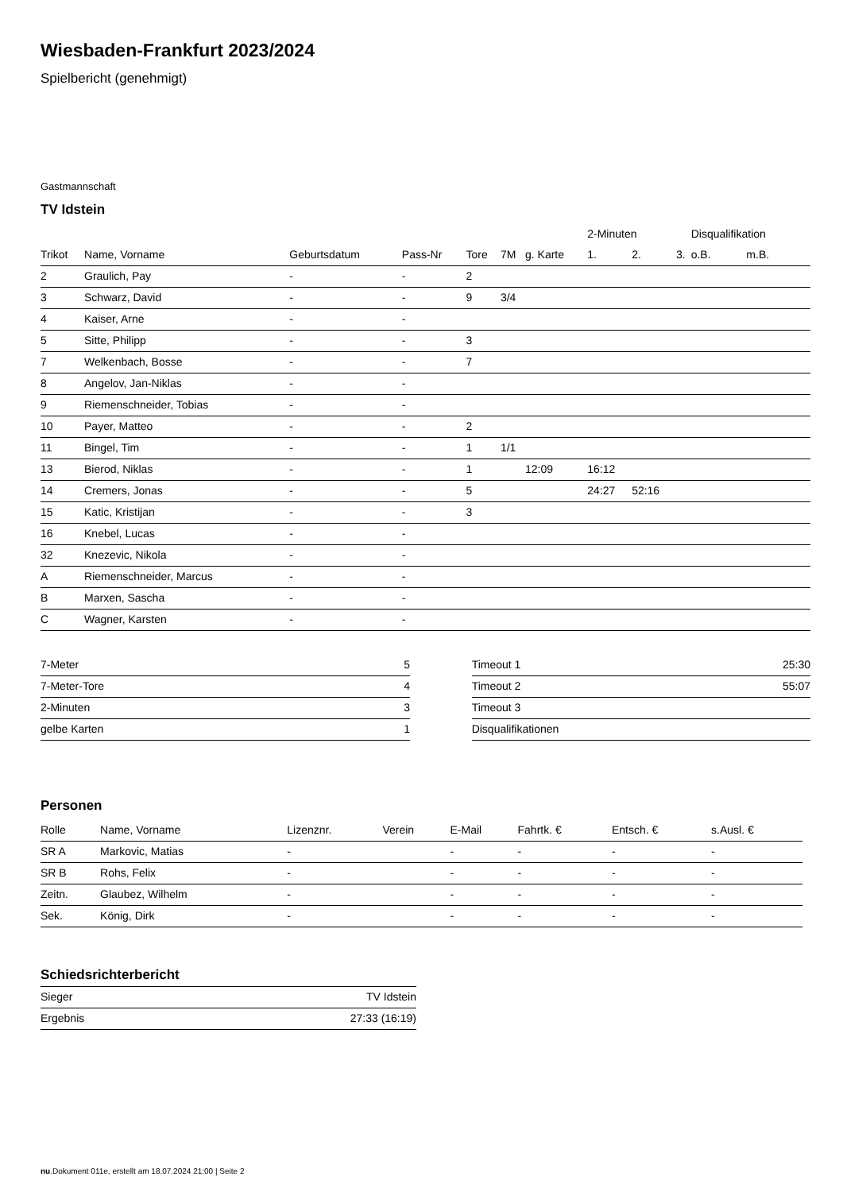Wiesbaden-Frankfurt 2023/2024
Spielbericht (genehmigt)
Gastmannschaft
TV Idstein
| | | | | | | | 2-Minuten | | | Disqualifikation | |
| --- | --- | --- | --- | --- | --- | --- | --- | --- | --- | --- | --- |
| Trikot | Name, Vorname | Geburtsdatum | Pass-Nr | Tore | 7M | g. Karte | 1. | 2. | 3. | o.B. | m.B. |
| 2 | Graulich, Pay | - | - | 2 | | | | | | | |
| 3 | Schwarz, David | - | - | 9 | 3/4 | | | | | | |
| 4 | Kaiser, Arne | - | - | | | | | | | | |
| 5 | Sitte, Philipp | - | - | 3 | | | | | | | |
| 7 | Welkenbach, Bosse | - | - | 7 | | | | | | | |
| 8 | Angelov, Jan-Niklas | - | - | | | | | | | | |
| 9 | Riemenschneider, Tobias | - | - | | | | | | | | |
| 10 | Payer, Matteo | - | - | 2 | | | | | | | |
| 11 | Bingel, Tim | - | - | 1 | 1/1 | | | | | | |
| 13 | Bierod, Niklas | - | - | 1 | | 12:09 | 16:12 | | | | |
| 14 | Cremers, Jonas | - | - | 5 | | | 24:27 | 52:16 | | | |
| 15 | Katic, Kristijan | - | - | 3 | | | | | | | |
| 16 | Knebel, Lucas | - | - | | | | | | | | |
| 32 | Knezevic, Nikola | - | - | | | | | | | | |
| A | Riemenschneider, Marcus | - | - | | | | | | | | |
| B | Marxen, Sascha | - | - | | | | | | | | |
| C | Wagner, Karsten | - | - | | | | | | | | |
| 7-Meter | 5 |
| 7-Meter-Tore | 4 |
| 2-Minuten | 3 |
| gelbe Karten | 1 |
| Timeout 1 | 25:30 |
| Timeout 2 | 55:07 |
| Timeout 3 | |
| Disqualifikationen | |
Personen
| Rolle | Name, Vorname | Lizenznr. | Verein | E-Mail | Fahrtk. € | Entsch. € | s.Ausl. € |
| --- | --- | --- | --- | --- | --- | --- | --- |
| SR A | Markovic, Matias | - | | - | - | - | - |
| SR B | Rohs, Felix | - | | - | - | - | - |
| Zeitn. | Glaubez, Wilhelm | - | | - | - | - | - |
| Sek. | König, Dirk | - | | - | - | - | - |
Schiedsrichterbericht
| Sieger | TV Idstein |
| Ergebnis | 27:33 (16:19) |
nu.Dokument 011e, erstellt am 18.07.2024 21:00 | Seite 2